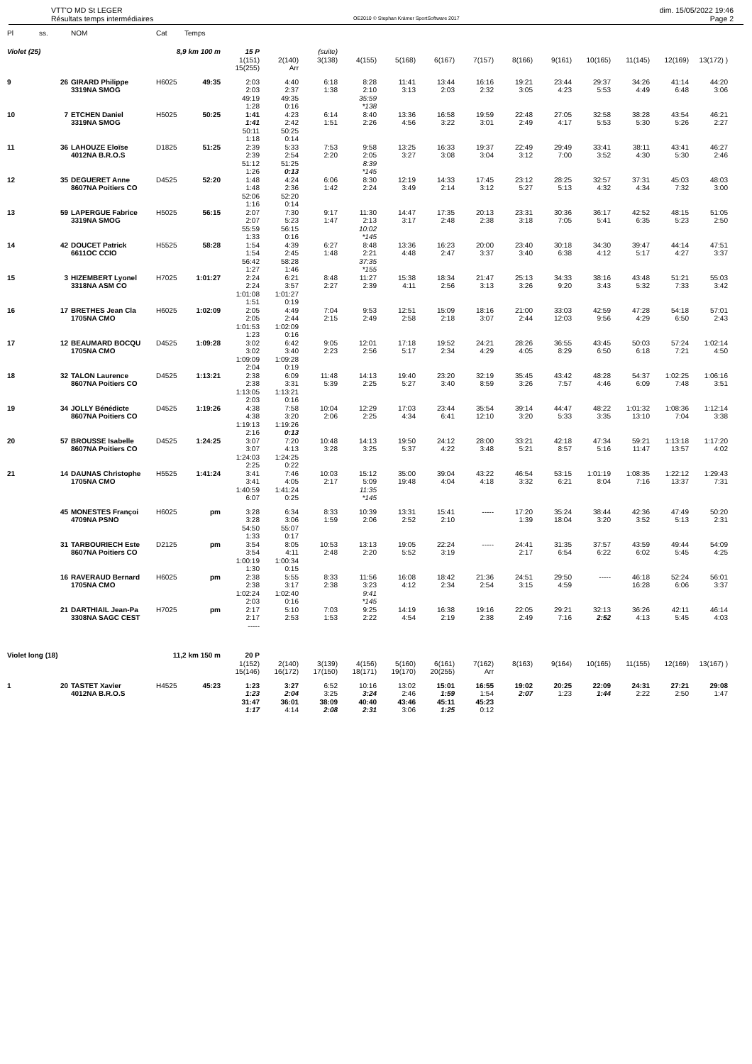VTT'O MD St LEGER
Résultats temps intermédiaires
OE2010 © Stephan Krämer SportSoftware 2017
dim. 15/05/2022 19:46
Page 2
| Pl | ss. | NOM | Cat | Temps | | | | | | | | | | | | | |
| Violet (25) | | | 8,9 km 100 m | | 15 P | | (suite) | | | | | | | | | | |
| | | | | | 1(151) | 2(140) | 3(138) | 4(155) | 5(168) | 6(167) | 7(157) | 8(166) | 9(161) | 10(165) | 11(145) | 12(169) | 13(172) ) |
| | | | | | 15(255) | Arr | | | | | | | | | | | |
| 9 | 26 | GIRARD Philippe | H6025 | 49:35 | 2:03 | 4:40 | 6:18 | 8:28 | 11:41 | 13:44 | 16:16 | 19:21 | 23:44 | 29:37 | 34:26 | 41:14 | 44:20 |
| | | 3319NA SMOG | | | 2:03 | 2:37 | 1:38 | 2:10 | 3:13 | 2:03 | 2:32 | 3:05 | 4:23 | 5:53 | 4:49 | 6:48 | 3:06 |
| | | | | | 49:19 | 49:35 | | 35:59 | | | | | | | | | |
| | | | | | 1:28 | 0:16 | | *138 | | | | | | | | | |
| 10 | 7 | ETCHEN Daniel | H5025 | 50:25 | 1:41 | 4:23 | 6:14 | 8:40 | 13:36 | 16:58 | 19:59 | 22:48 | 27:05 | 32:58 | 38:28 | 43:54 | 46:21 |
| | | 3319NA SMOG | | | 1:41 | 2:42 | 1:51 | 2:26 | 4:56 | 3:22 | 3:01 | 2:49 | 4:17 | 5:53 | 5:30 | 5:26 | 2:27 |
| | | | | | 50:11 | 50:25 | | | | | | | | | | | |
| | | | | | 1:18 | 0:14 | | | | | | | | | | | |
| 11 | 36 | LAHOUZE Eloïse | D1825 | 51:25 | 2:39 | 5:33 | 7:53 | 9:58 | 13:25 | 16:33 | 19:37 | 22:49 | 29:49 | 33:41 | 38:11 | 43:41 | 46:27 |
| | | 4012NA B.R.O.S | | | 2:39 | 2:54 | 2:20 | 2:05 | 3:27 | 3:08 | 3:04 | 3:12 | 7:00 | 3:52 | 4:30 | 5:30 | 2:46 |
| | | | | | 51:12 | 51:25 | | 8:39 | | | | | | | | | |
| | | | | | 1:26 | 0:13 | | *145 | | | | | | | | | |
| 12 | 35 | DEGUERET Anne | D4525 | 52:20 | 1:48 | 4:24 | 6:06 | 8:30 | 12:19 | 14:33 | 17:45 | 23:12 | 28:25 | 32:57 | 37:31 | 45:03 | 48:03 |
| | | 8607NA Poitiers CO | | | 1:48 | 2:36 | 1:42 | 2:24 | 3:49 | 2:14 | 3:12 | 5:27 | 5:13 | 4:32 | 4:34 | 7:32 | 3:00 |
| | | | | | 52:06 | 52:20 | | | | | | | | | | | |
| | | | | | 1:16 | 0:14 | | | | | | | | | | | |
| 13 | 59 | LAPERGUE Fabrice | H5025 | 56:15 | 2:07 | 7:30 | 9:17 | 11:30 | 14:47 | 17:35 | 20:13 | 23:31 | 30:36 | 36:17 | 42:52 | 48:15 | 51:05 |
| | | 3319NA SMOG | | | 2:07 | 5:23 | 1:47 | 2:13 | 3:17 | 2:48 | 2:38 | 3:18 | 7:05 | 5:41 | 6:35 | 5:23 | 2:50 |
| | | | | | 55:59 | 56:15 | | 10:02 | | | | | | | | | |
| | | | | | 1:33 | 0:16 | | *145 | | | | | | | | | |
| 14 | 42 | DOUCET Patrick | H5525 | 58:28 | 1:54 | 4:39 | 6:27 | 8:48 | 13:36 | 16:23 | 20:00 | 23:40 | 30:18 | 34:30 | 39:47 | 44:14 | 47:51 |
| | | 6611OC CCIO | | | 1:54 | 2:45 | 1:48 | 2:21 | 4:48 | 2:47 | 3:37 | 3:40 | 6:38 | 4:12 | 5:17 | 4:27 | 3:37 |
| | | | | | 56:42 | 58:28 | | 37:35 | | | | | | | | | |
| | | | | | 1:27 | 1:46 | | *155 | | | | | | | | | |
| 15 | 3 | HIZEMBERT Lyonel | H7025 | 1:01:27 | 2:24 | 6:21 | 8:48 | 11:27 | 15:38 | 18:34 | 21:47 | 25:13 | 34:33 | 38:16 | 43:48 | 51:21 | 55:03 |
| | | 3318NA ASM CO | | | 2:24 | 3:57 | 2:27 | 2:39 | 4:11 | 2:56 | 3:13 | 3:26 | 9:20 | 3:43 | 5:32 | 7:33 | 3:42 |
| | | | | | 1:01:08 | 1:01:27 | | | | | | | | | | | |
| | | | | | 1:51 | 0:19 | | | | | | | | | | | |
| 16 | 17 | BRETHES Jean Cla | H6025 | 1:02:09 | 2:05 | 4:49 | 7:04 | 9:53 | 12:51 | 15:09 | 18:16 | 21:00 | 33:03 | 42:59 | 47:28 | 54:18 | 57:01 |
| | | 1705NA CMO | | | 2:05 | 2:44 | 2:15 | 2:49 | 2:58 | 2:18 | 3:07 | 2:44 | 12:03 | 9:56 | 4:29 | 6:50 | 2:43 |
| | | | | | 1:01:53 | 1:02:09 | | | | | | | | | | | |
| | | | | | 1:23 | 0:16 | | | | | | | | | | | |
| 17 | 12 | BEAUMARD BOCQU | D4525 | 1:09:28 | 3:02 | 6:42 | 9:05 | 12:01 | 17:18 | 19:52 | 24:21 | 28:26 | 36:55 | 43:45 | 50:03 | 57:24 | 1:02:14 |
| | | 1705NA CMO | | | 3:02 | 3:40 | 2:23 | 2:56 | 5:17 | 2:34 | 4:29 | 4:05 | 8:29 | 6:50 | 6:18 | 7:21 | 4:50 |
| | | | | | 1:09:09 | 1:09:28 | | | | | | | | | | | |
| | | | | | 2:04 | 0:19 | | | | | | | | | | | |
| 18 | 32 | TALON Laurence | D4525 | 1:13:21 | 2:38 | 6:09 | 11:48 | 14:13 | 19:40 | 23:20 | 32:19 | 35:45 | 43:42 | 48:28 | 54:37 | 1:02:25 | 1:06:16 |
| | | 8607NA Poitiers CO | | | 2:38 | 3:31 | 5:39 | 2:25 | 5:27 | 3:40 | 8:59 | 3:26 | 7:57 | 4:46 | 6:09 | 7:48 | 3:51 |
| | | | | | 1:13:05 | 1:13:21 | | | | | | | | | | | |
| | | | | | 2:03 | 0:16 | | | | | | | | | | | |
| 19 | 34 | JOLLY Bénédicte | D4525 | 1:19:26 | 4:38 | 7:58 | 10:04 | 12:29 | 17:03 | 23:44 | 35:54 | 39:14 | 44:47 | 48:22 | 1:01:32 | 1:08:36 | 1:12:14 |
| | | 8607NA Poitiers CO | | | 4:38 | 3:20 | 2:06 | 2:25 | 4:34 | 6:41 | 12:10 | 3:20 | 5:33 | 3:35 | 13:10 | 7:04 | 3:38 |
| | | | | | 1:19:13 | 1:19:26 | | | | | | | | | | | |
| | | | | | 2:16 | 0:13 | | | | | | | | | | | |
| 20 | 57 | BROUSSE Isabelle | D4525 | 1:24:25 | 3:07 | 7:20 | 10:48 | 14:13 | 19:50 | 24:12 | 28:00 | 33:21 | 42:18 | 47:34 | 59:21 | 1:13:18 | 1:17:20 |
| | | 8607NA Poitiers CO | | | 3:07 | 4:13 | 3:28 | 3:25 | 5:37 | 4:22 | 3:48 | 5:21 | 8:57 | 5:16 | 11:47 | 13:57 | 4:02 |
| | | | | | 1:24:03 | 1:24:25 | | | | | | | | | | | |
| | | | | | 2:25 | 0:22 | | | | | | | | | | | |
| 21 | 14 | DAUNAS Christophe | H5525 | 1:41:24 | 3:41 | 7:46 | 10:03 | 15:12 | 35:00 | 39:04 | 43:22 | 46:54 | 53:15 | 1:01:19 | 1:08:35 | 1:22:12 | 1:29:43 |
| | | 1705NA CMO | | | 3:41 | 4:05 | 2:17 | 5:09 | 19:48 | 4:04 | 4:18 | 3:32 | 6:21 | 8:04 | 7:16 | 13:37 | 7:31 |
| | | | | | 1:40:59 | 1:41:24 | | 11:35 | | | | | | | | | |
| | | | | | 6:07 | 0:25 | | *145 | | | | | | | | | |
| | 45 | MONESTES Françoi | H6025 | pm | 3:28 | 6:34 | 8:33 | 10:39 | 13:31 | 15:41 | ----- | 17:20 | 35:24 | 38:44 | 42:36 | 47:49 | 50:20 |
| | | 4709NA PSNO | | | 3:28 | 3:06 | 1:59 | 2:06 | 2:52 | 2:10 | | 1:39 | 18:04 | 3:20 | 3:52 | 5:13 | 2:31 |
| | | | | | 54:50 | 55:07 | | | | | | | | | | | |
| | | | | | 1:33 | 0:17 | | | | | | | | | | | |
| | 31 | TARBOURIECH Este | D2125 | pm | 3:54 | 8:05 | 10:53 | 13:13 | 19:05 | 22:24 | ----- | 24:41 | 31:35 | 37:57 | 43:59 | 49:44 | 54:09 |
| | | 8607NA Poitiers CO | | | 3:54 | 4:11 | 2:48 | 2:20 | 5:52 | 3:19 | | 2:17 | 6:54 | 6:22 | 6:02 | 5:45 | 4:25 |
| | | | | | 1:00:19 | 1:00:34 | | | | | | | | | | | |
| | | | | | 1:30 | 0:15 | | | | | | | | | | | |
| | 16 | RAVERAUD Bernard | H6025 | pm | 2:38 | 5:55 | 8:33 | 11:56 | 16:08 | 18:42 | 21:36 | 24:51 | 29:50 | ----- | 46:18 | 52:24 | 56:01 |
| | | 1705NA CMO | | | 2:38 | 3:17 | 2:38 | 3:23 | 4:12 | 2:34 | 2:54 | 3:15 | 4:59 | | 16:28 | 6:06 | 3:37 |
| | | | | | 1:02:24 | 1:02:40 | | 9:41 | | | | | | | | | |
| | | | | | 2:03 | 0:16 | | *145 | | | | | | | | | |
| | 21 | DARTHIAIL Jean-Pa | H7025 | pm | 2:17 | 5:10 | 7:03 | 9:25 | 14:19 | 16:38 | 19:16 | 22:05 | 29:21 | 32:13 | 36:26 | 42:11 | 46:14 |
| | | 3308NA SAGC CEST | | | 2:17 | 2:53 | 1:53 | 2:22 | 4:54 | 2:19 | 2:38 | 2:49 | 7:16 | 2:52 | 4:13 | 5:45 | 4:03 |
| | | | | | ----- | | | | | | | | | | | | |
| Violet long (18) | | | 11,2 km 150 m | | 20 P | | | | | | | | | | | | |
| | | | | | 1(152) | 2(140) | 3(139) | 4(156) | 5(160) | 6(161) | 7(162) | 8(163) | 9(164) | 10(165) | 11(155) | 12(169) | 13(167) ) |
| | | | | | 15(146) | 16(172) | 17(150) | 18(171) | 19(170) | 20(255) | Arr | | | | | | |
| 1 | 20 | TASTET Xavier | H4525 | 45:23 | 1:23 | 3:27 | 6:52 | 10:16 | 13:02 | 15:01 | 16:55 | 19:02 | 20:25 | 22:09 | 24:31 | 27:21 | 29:08 |
| | | 4012NA B.R.O.S | | | 1:23 | 2:04 | 3:25 | 3:24 | 2:46 | 1:59 | 1:54 | 2:07 | 1:23 | 1:44 | 2:22 | 2:50 | 1:47 |
| | | | | | 31:47 | 36:01 | 38:09 | 40:40 | 43:46 | 45:11 | 45:23 | | | | | | |
| | | | | | 1:17 | 4:14 | 2:08 | 2:31 | 3:06 | 1:25 | 0:12 | | | | | | |